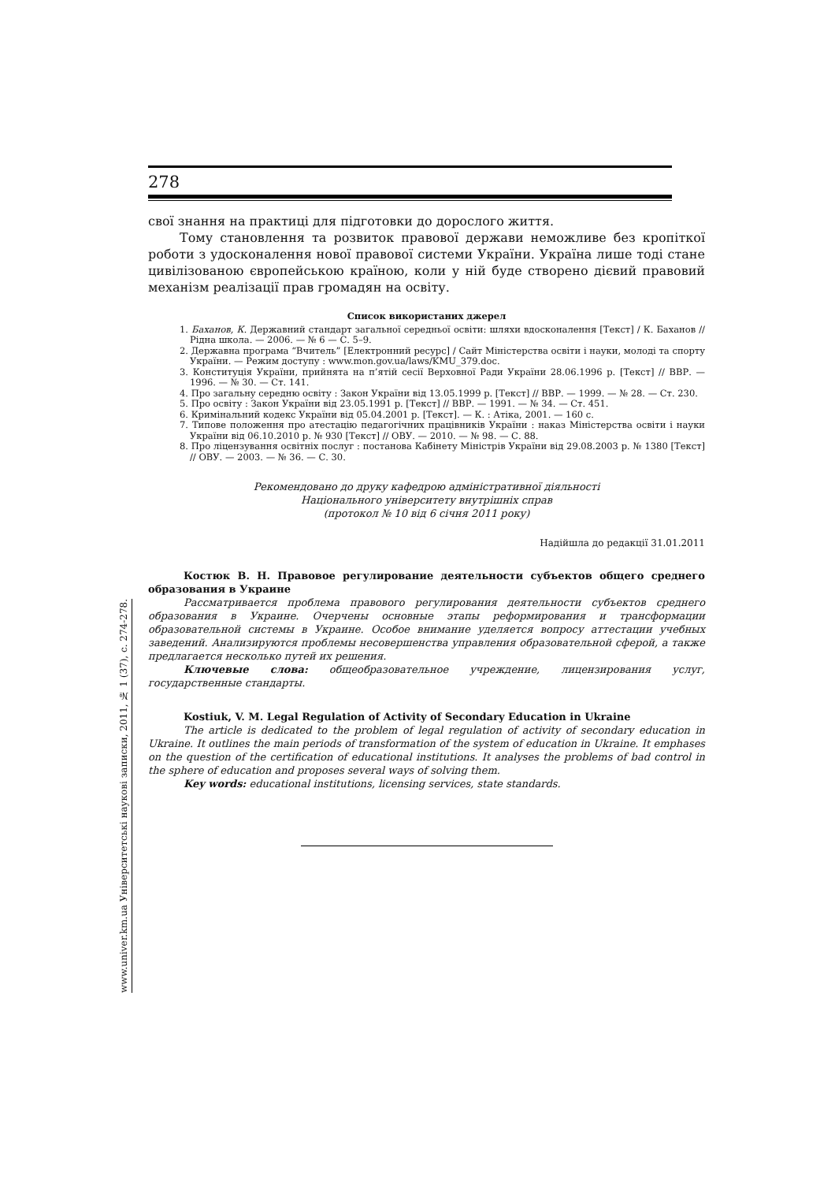www.univer.km.ua Університетські наукові записки, 2011, № 1 (37), с. 274-278.
278
свої знання на практиці для підготовки до дорослого життя.
Тому становлення та розвиток правової держави неможливе без кропіткої роботи з удосконалення нової правової системи України. Україна лише тоді стане цивілізованою європейською країною, коли у ній буде створено дієвий правовий механізм реалізації прав громадян на освіту.
Список використаних джерел
1. Баханов, К. Державний стандарт загальної середньої освіти: шляхи вдосконалення [Текст] / К. Баханов // Рідна школа. — 2006. — № 6 — С. 5–9.
2. Державна програма “Вчитель” [Електронний ресурс] / Сайт Міністерства освіти і науки, молоді та спорту України. — Режим доступу : www.mon.gov.ua/laws/KMU_379.doc.
3. Конституція України, прийнята на п’ятій сесії Верховної Ради України 28.06.1996 р. [Текст] // ВВР. — 1996. — № 30. — Ст. 141.
4. Про загальну середню освіту : Закон України від 13.05.1999 р. [Текст] // ВВР. — 1999. — № 28. — Ст. 230.
5. Про освіту : Закон України від 23.05.1991 р. [Текст] // ВВР. — 1991. — № 34. — Ст. 451.
6. Кримінальний кодекс України від 05.04.2001 р. [Текст]. — К. : Атіка, 2001. — 160 с.
7. Типове положення про атестацію педагогічних працівників України : наказ Міністерства освіти і науки України від 06.10.2010 р. № 930 [Текст] // ОВУ. — 2010. — № 98. — С. 88.
8. Про ліцензування освітніх послуг : постанова Кабінету Міністрів України від 29.08.2003 р. № 1380 [Текст] // ОВУ. — 2003. — № 36. — С. 30.
Рекомендовано до друку кафедрою адміністративної діяльності
Національного університету внутрішніх справ
(протокол № 10 від 6 січня 2011 року)
Надійшла до редакції 31.01.2011
Костюк В. Н. Правовое регулирование деятельности субъектов общего среднего образования в Украине
Рассматривается проблема правового регулирования деятельности субъектов среднего образования в Украине. Очерчены основные этапы реформирования и трансформации образовательной системы в Украине. Особое внимание уделяется вопросу аттестации учебных заведений. Анализируются проблемы несовершенства управления образовательной сферой, а также предлагается несколько путей их решения.
Ключевые слова: общеобразовательное учреждение, лицензирования услуг, государственные стандарты.
Kostiuk, V. M. Legal Regulation of Activity of Secondary Education in Ukraine
The article is dedicated to the problem of legal regulation of activity of secondary education in Ukraine. It outlines the main periods of transformation of the system of education in Ukraine. It emphases on the question of the certification of educational institutions. It analyses the problems of bad control in the sphere of education and proposes several ways of solving them.
Key words: educational institutions, licensing services, state standards.